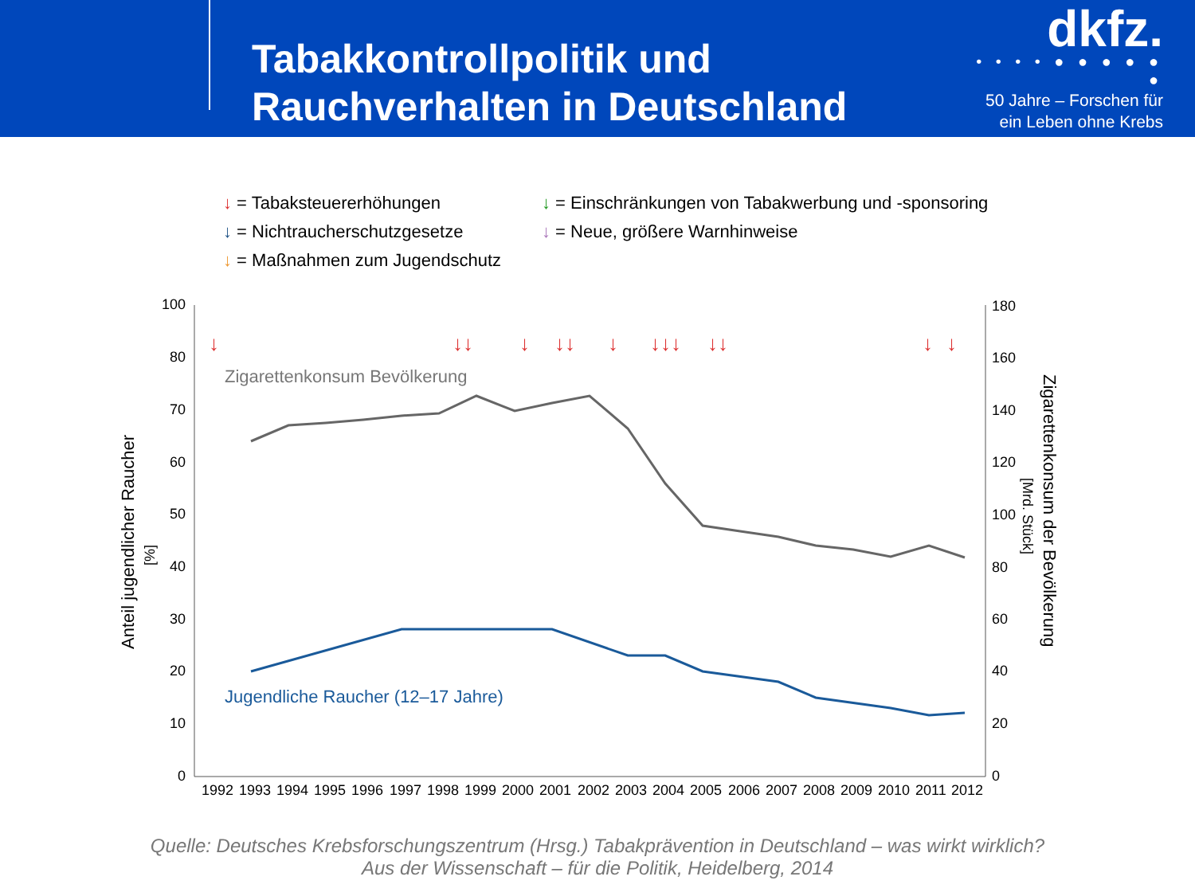Tabakkontrollpolitik und Rauchverhalten in Deutschland
dkfz.
• • • • ● ● ● ● ● ●
50 Jahre – Forschen für
ein Leben ohne Krebs
↓ = Tabaksteuererhöhungen
↓ = Einschränkungen von Tabakwerbung und -sponsoring
↓ = Nichtraucherschutzgesetze
↓ = Neue, größere Warnhinweise
↓ = Maßnahmen zum Jugendschutz
100
80
70
60
50
40
30
20
10
0
180
160
140
120
100
80
60
40
20
0
Anteil jugendlicher Raucher
[%]
Zigarettenkonsum der Bevölkerung
[Mrd. Stück]
1992
1993
1994
1995
1996
1997
1998
1999
2000
2001
2002
2003
2004
2005
2006
2007
2008
2009
2010
2011
2012
Zigarettenkonsum Bevölkerung
Jugendliche Raucher (12–17 Jahre)
↓
↓↓
↓
↓↓
↓
↓↓↓
↓↓
↓
↓
Quelle: Deutsches Krebsforschungszentrum (Hrsg.) Tabakprävention in Deutschland – was wirkt wirklich?
Aus der Wissenschaft – für die Politik, Heidelberg, 2014